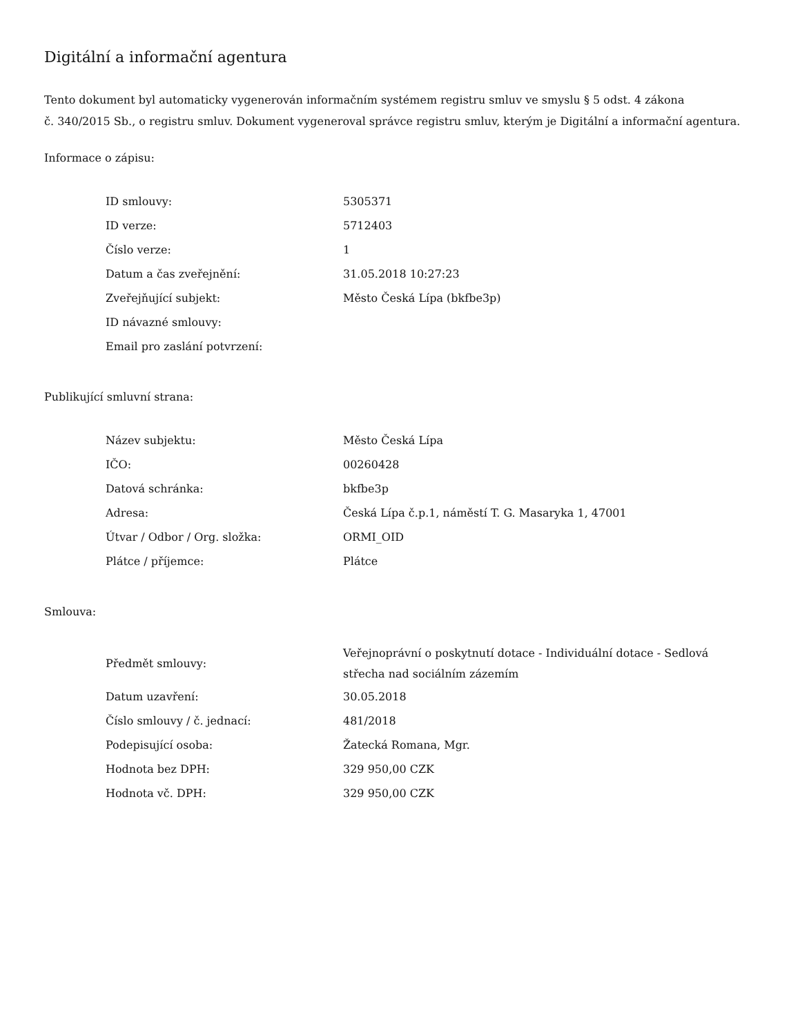Digitální a informační agentura
Tento dokument byl automaticky vygenerován informačním systémem registru smluv ve smyslu § 5 odst. 4 zákona
č. 340/2015 Sb., o registru smluv. Dokument vygeneroval správce registru smluv, kterým je Digitální a informační agentura.
Informace o zápisu:
| ID smlouvy: | 5305371 |
| ID verze: | 5712403 |
| Číslo verze: | 1 |
| Datum a čas zveřejnění: | 31.05.2018 10:27:23 |
| Zveřejňující subjekt: | Město Česká Lípa (bkfbe3p) |
| ID návazné smlouvy: | |
| Email pro zaslání potvrzení: | |
Publikující smluvní strana:
| Název subjektu: | Město Česká Lípa |
| IČO: | 00260428 |
| Datová schránka: | bkfbe3p |
| Adresa: | Česká Lípa č.p.1, náměstí T. G. Masaryka 1, 47001 |
| Útvar / Odbor / Org. složka: | ORMI_OID |
| Plátce / příjemce: | Plátce |
Smlouva:
| Předmět smlouvy: | Veřejnoprávní o poskytnutí dotace - Individuální dotace - Sedlová střecha nad sociálním zázemím |
| Datum uzavření: | 30.05.2018 |
| Číslo smlouvy / č. jednací: | 481/2018 |
| Podepisující osoba: | Žatecká Romana, Mgr. |
| Hodnota bez DPH: | 329 950,00 CZK |
| Hodnota vč. DPH: | 329 950,00 CZK |